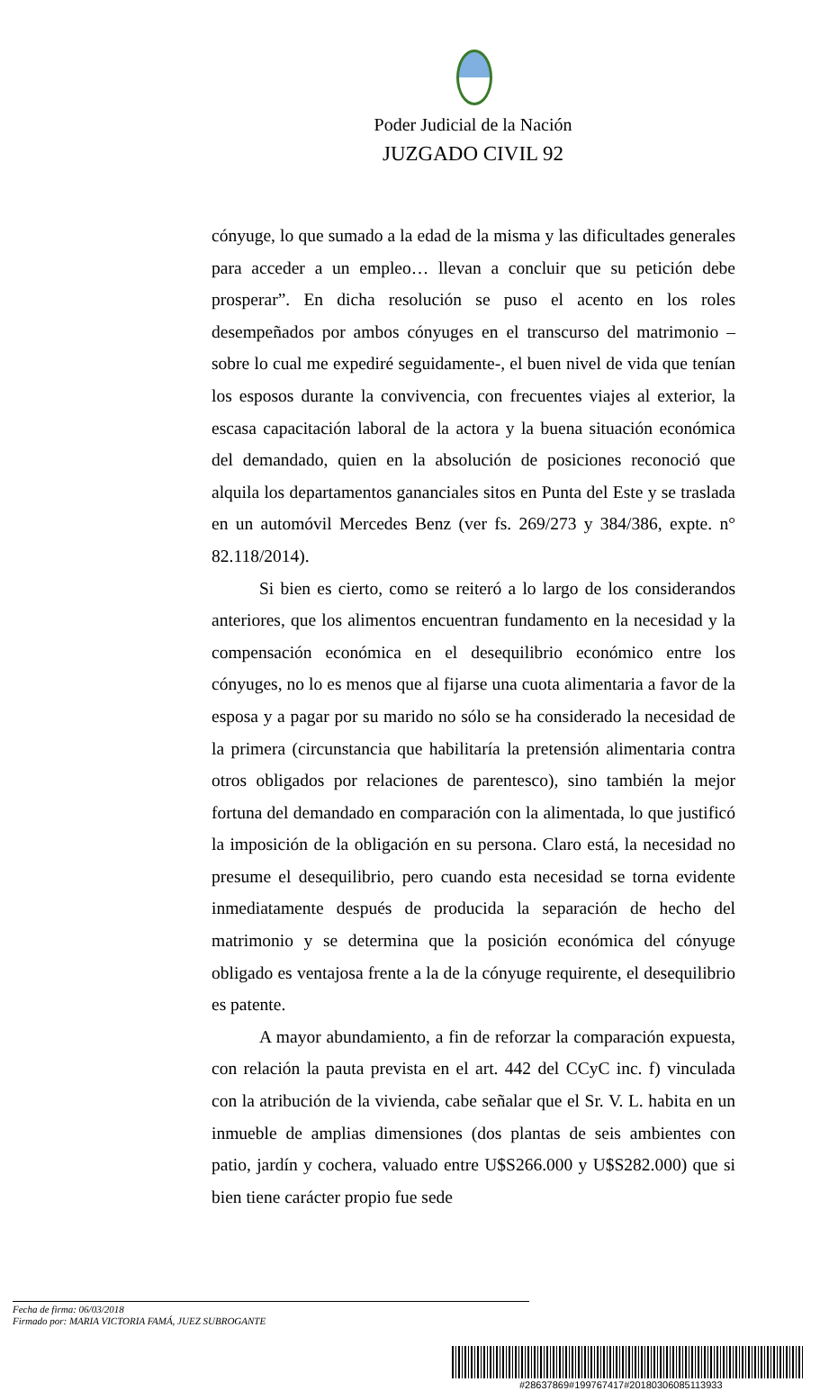Poder Judicial de la Nación
JUZGADO CIVIL 92
cónyuge, lo que sumado a la edad de la misma y las dificultades generales para acceder a un empleo… llevan a concluir que su petición debe prosperar”. En dicha resolución se puso el acento en los roles desempeñados por ambos cónyuges en el transcurso del matrimonio –sobre lo cual me expediré seguidamente-, el buen nivel de vida que tenían los esposos durante la convivencia, con frecuentes viajes al exterior, la escasa capacitación laboral de la actora y la buena situación económica del demandado, quien en la absolución de posiciones reconoció que alquila los departamentos gananciales sitos en Punta del Este y se traslada en un automóvil Mercedes Benz (ver fs. 269/273 y 384/386, expte. n° 82.118/2014).
Si bien es cierto, como se reiteró a lo largo de los considerandos anteriores, que los alimentos encuentran fundamento en la necesidad y la compensación económica en el desequilibrio económico entre los cónyuges, no lo es menos que al fijarse una cuota alimentaria a favor de la esposa y a pagar por su marido no sólo se ha considerado la necesidad de la primera (circunstancia que habilitaría la pretensión alimentaria contra otros obligados por relaciones de parentesco), sino también la mejor fortuna del demandado en comparación con la alimentada, lo que justificó la imposición de la obligación en su persona. Claro está, la necesidad no presume el desequilibrio, pero cuando esta necesidad se torna evidente inmediatamente después de producida la separación de hecho del matrimonio y se determina que la posición económica del cónyuge obligado es ventajosa frente a la de la cónyuge requirente, el desequilibrio es patente.
A mayor abundamiento, a fin de reforzar la comparación expuesta, con relación la pauta prevista en el art. 442 del CCyC inc. f) vinculada con la atribución de la vivienda, cabe señalar que el Sr. V. L. habita en un inmueble de amplias dimensiones (dos plantas de seis ambientes con patio, jardín y cochera, valuado entre U$S266.000 y U$S282.000) que si bien tiene carácter propio fue sede
Fecha de firma: 06/03/2018
Firmado por: MARIA VICTORIA FAMÁ, JUEZ SUBROGANTE
#28637869#199767417#20180306085113933